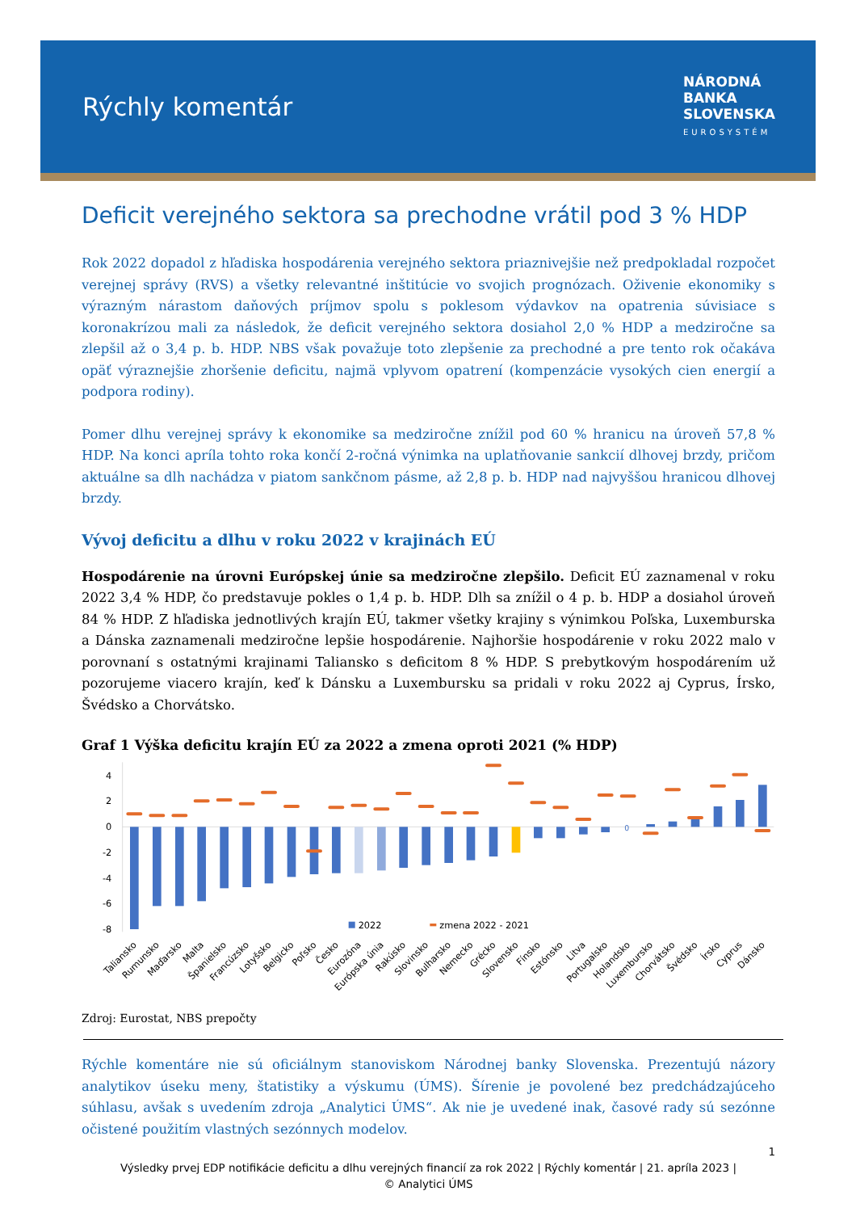Rýchly komentár
NÁRODNÁ
BANKA
SLOVENSKA
EUROSYSTÉM
Deficit verejného sektora sa prechodne vrátil pod 3 % HDP
Rok 2022 dopadol z hľadiska hospodárenia verejného sektora priaznivejšie než predpokladal rozpočet verejnej správy (RVS) a všetky relevantné inštitúcie vo svojich prognózach. Oživenie ekonomiky s výrazným nárastom daňových príjmov spolu s poklesom výdavkov na opatrenia súvisiace s koronakrízou mali za následok, že deficit verejného sektora dosiahol 2,0 % HDP a medziročne sa zlepšil až o 3,4 p. b. HDP. NBS však považuje toto zlepšenie za prechodné a pre tento rok očakáva opäť výraznejšie zhoršenie deficitu, najmä vplyvom opatrení (kompenzácie vysokých cien energií a podpora rodiny).
Pomer dlhu verejnej správy k ekonomike sa medziročne znížil pod 60 % hranicu na úroveň 57,8 % HDP. Na konci apríla tohto roka končí 2-ročná výnimka na uplatňovanie sankcií dlhovej brzdy, pričom aktuálne sa dlh nachádza v piatom sankčnom pásme, až 2,8 p. b. HDP nad najvyššou hranicou dlhovej brzdy.
Vývoj deficitu a dlhu v roku 2022 v krajinách EÚ
Hospodárenie na úrovni Európskej únie sa medziročne zlepšilo. Deficit EÚ zaznamenal v roku 2022 3,4 % HDP, čo predstavuje pokles o 1,4 p. b. HDP. Dlh sa znížil o 4 p. b. HDP a dosiahol úroveň 84 % HDP. Z hľadiska jednotlivých krajín EÚ, takmer všetky krajiny s výnimkou Poľska, Luxemburska a Dánska zaznamenali medziročne lepšie hospodárenie. Najhoršie hospodárenie v roku 2022 malo v porovnaní s ostatnými krajinami Taliansko s deficitom 8 % HDP. S prebytkovým hospodárením už pozorujeme viacero krajín, keď k Dánsku a Luxembursku sa pridali v roku 2022 aj Cyprus, Írsko, Švédsko a Chorvátsko.
Graf 1 Výška deficitu krajín EÚ za 2022 a zmena oproti 2021 (% HDP)
4
2
0
-2
-4
-6
-8
0
2022
zmena 2022 - 2021
Taliansko
Rumunsko
Maďarsko
Malta
Španielsko
Francúzsko
Lotyšsko
Belgicko
Poľsko
Česko
Eurozóna
Európska únia
Rakúsko
Slovinsko
Bulharsko
Nemecko
Grécko
Slovensko
Fínsko
Estónsko
Litva
Portugalsko
Holandsko
Luxembursko
Chorvátsko
Švédsko
Írsko
Cyprus
Dánsko
Zdroj: Eurostat, NBS prepočty
Rýchle komentáre nie sú oficiálnym stanoviskom Národnej banky Slovenska. Prezentujú názory analytikov úseku meny, štatistiky a výskumu (ÚMS). Šírenie je povolené bez predchádzajúceho súhlasu, avšak s uvedením zdroja „Analytici ÚMS“. Ak nie je uvedené inak, časové rady sú sezónne očistené použitím vlastných sezónnych modelov.
1
Výsledky prvej EDP notifikácie deficitu a dlhu verejných financií za rok 2022 | Rýchly komentár | 21. apríla 2023 |
© Analytici ÚMS